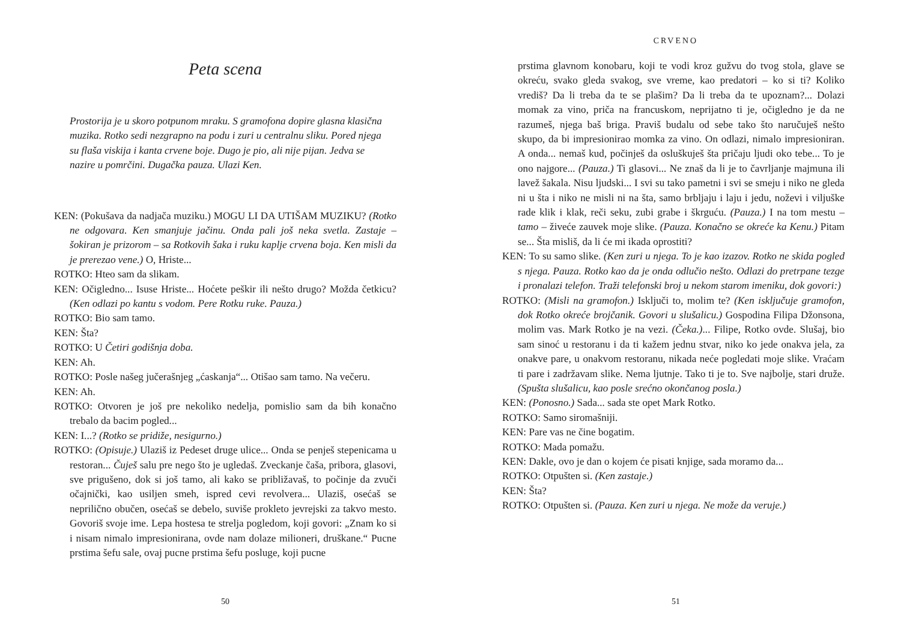Peta scena
Prostorija je u skoro potpunom mraku. S gramofona dopire glasna klasična muzika. Rotko sedi nezgrapno na podu i zuri u centralnu sliku. Pored njega su flaša viskija i kanta crvene boje. Dugo je pio, ali nije pijan. Jedva se nazire u pomrčini. Dugačka pauza. Ulazi Ken.
KEN: (Pokušava da nadjača muziku.) MOGU LI DA UTIŠAM MUZIKU? (Rotko ne odgovara. Ken smanjuje jačinu. Onda pali još neka svetla. Zastaje – šokiran je prizorom – sa Rotkovih šaka i ruku kaplje crvena boja. Ken misli da je prerezao vene.) O, Hriste...
ROTKO: Hteo sam da slikam.
KEN: Očigledno... Isuse Hriste... Hoćete peškir ili nešto drugo? Možda četkicu? (Ken odlazi po kantu s vodom. Pere Rotku ruke. Pauza.)
ROTKO: Bio sam tamo.
KEN: Šta?
ROTKO: U Četiri godišnja doba.
KEN: Ah.
ROTKO: Posle našeg jučerašnjeg „ćaskanja“... Otišao sam tamo. Na večeru.
KEN: Ah.
ROTKO: Otvoren je još pre nekoliko nedelja, pomislio sam da bih konačno trebalo da bacim pogled...
KEN: I...? (Rotko se pridiže, nesigurno.)
ROTKO: (Opisuje.) Ulaziš iz Pedeset druge ulice... Onda se penješ stepenicama u restoran... Čuješ salu pre nego što je ugledaš. Zveckanje čaša, pribora, glasovi, sve prigušeno, dok si još tamo, ali kako se približavaš, to počinje da zvuči očajnički, kao usiljen smeh, ispred cevi revolvera... Ulaziš, osećaš se neprilično obučen, osećaš se debelo, suviše prokleto jevrejski za takvo mesto. Govoriš svoje ime. Lepa hostesa te strelja pogledom, koji govori: „Znam ko si i nisam nimalo impresionirana, ovde nam dolaze milioneri, druškane.“ Pucne prstima šefu sale, ovaj pucne prstima šefu posluge, koji pucne
50
CRVENO
prstima glavnom konobaru, koji te vodi kroz gužvu do tvog stola, glave se okreću, svako gleda svakog, sve vreme, kao predatori – ko si ti? Koliko vrediš? Da li treba da te se plašim? Da li treba da te upoznam?... Dolazi momak za vino, priča na francuskom, neprijatno ti je, očigledno je da ne razumeš, njega baš briga. Praviš budalu od sebe tako što naručuješ nešto skupo, da bi impresionirao momka za vino. On odlazi, nimalo impresioniran. A onda... nemaš kud, počinješ da osluškuješ šta pričaju ljudi oko tebe... To je ono najgore... (Pauza.) Ti glasovi... Ne znaš da li je to čavrljanje majmuna ili lavež šakala. Nisu ljudski... I svi su tako pametni i svi se smeju i niko ne gleda ni u šta i niko ne misli ni na šta, samo brbljaju i laju i jedu, noževi i viljuške rade klik i klak, reči seku, zubi grabe i škrguću. (Pauza.) I na tom mestu – tamo – živeće zauvek moje slike. (Pauza. Konačno se okreće ka Kenu.) Pitam se... Šta misliš, da li će mi ikada oprostiti?
KEN: To su samo slike. (Ken zuri u njega. To je kao izazov. Rotko ne skida pogled s njega. Pauza. Rotko kao da je onda odlučio nešto. Odlazi do pretrpane tezge i pronalazi telefon. Traži telefonski broj u nekom starom imeniku, dok govori:)
ROTKO: (Misli na gramofon.) Isključi to, molim te? (Ken isključuje gramofon, dok Rotko okreće brojčanik. Govori u slušalicu.) Gospodina Filipa Džonsona, molim vas. Mark Rotko je na vezi. (Čeka.)... Filipe, Rotko ovde. Slušaj, bio sam sinoć u restoranu i da ti kažem jednu stvar, niko ko jede onakva jela, za onakve pare, u onakvom restoranu, nikada neće pogledati moje slike. Vraćam ti pare i zadržavam slike. Nema ljutnje. Tako ti je to. Sve najbolje, stari druže. (Spušta slušalicu, kao posle srećno okončanog posla.)
KEN: (Ponosno.) Sada... sada ste opet Mark Rotko.
ROTKO: Samo siromašniji.
KEN: Pare vas ne čine bogatim.
ROTKO: Mada pomažu.
KEN: Dakle, ovo je dan o kojem će pisati knjige, sada moramo da...
ROTKO: Otpušten si. (Ken zastaje.)
KEN: Šta?
ROTKO: Otpušten si. (Pauza. Ken zuri u njega. Ne može da veruje.)
51